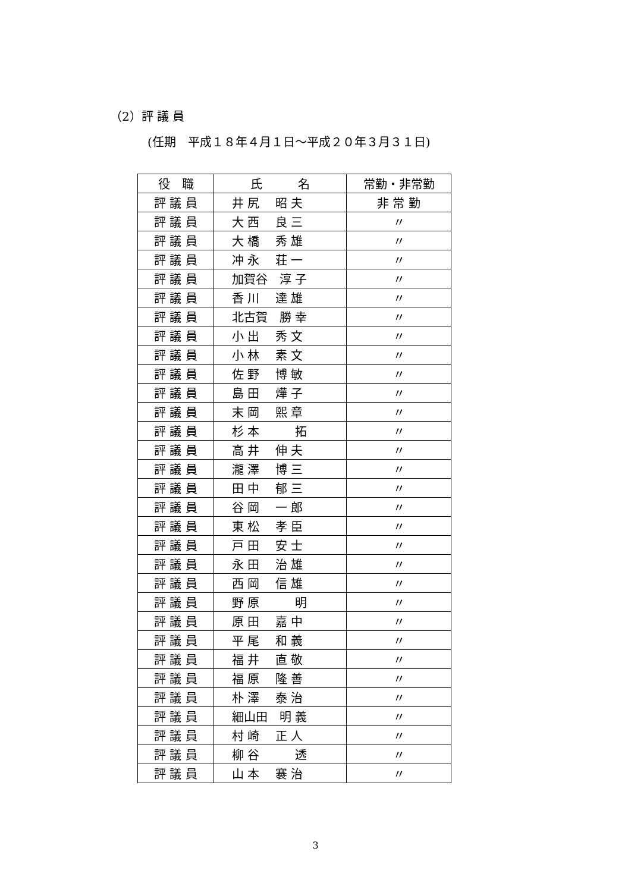（2）評 議 員
(任期　平成１８年４月１日～平成２０年３月３１日)
| 役 職 | 氏 名 | 常勤・非常勤 |
| --- | --- | --- |
| 評 議 員 | 井 尻 昭 夫 | 非 常 勤 |
| 評 議 員 | 大 西 良 三 | 〃 |
| 評 議 員 | 大 橋 秀 雄 | 〃 |
| 評 議 員 | 冲 永 荘 一 | 〃 |
| 評 議 員 | 加賀谷 淳 子 | 〃 |
| 評 議 員 | 香 川 達 雄 | 〃 |
| 評 議 員 | 北古賀 勝 幸 | 〃 |
| 評 議 員 | 小 出 秀 文 | 〃 |
| 評 議 員 | 小 林 素 文 | 〃 |
| 評 議 員 | 佐 野 博 敏 | 〃 |
| 評 議 員 | 島 田 燁 子 | 〃 |
| 評 議 員 | 末 岡 熙 章 | 〃 |
| 評 議 員 | 杉 本 拓 | 〃 |
| 評 議 員 | 高 井 伸 夫 | 〃 |
| 評 議 員 | 瀧 澤 博 三 | 〃 |
| 評 議 員 | 田 中 郁 三 | 〃 |
| 評 議 員 | 谷 岡 一 郎 | 〃 |
| 評 議 員 | 東 松 孝 臣 | 〃 |
| 評 議 員 | 戸 田 安 士 | 〃 |
| 評 議 員 | 永 田 治 雄 | 〃 |
| 評 議 員 | 西 岡 信 雄 | 〃 |
| 評 議 員 | 野 原 明 | 〃 |
| 評 議 員 | 原 田 嘉 中 | 〃 |
| 評 議 員 | 平 尾 和 義 | 〃 |
| 評 議 員 | 福 井 直 敬 | 〃 |
| 評 議 員 | 福 原 隆 善 | 〃 |
| 評 議 員 | 朴 澤 泰 治 | 〃 |
| 評 議 員 | 細山田 明 義 | 〃 |
| 評 議 員 | 村 崎 正 人 | 〃 |
| 評 議 員 | 柳 谷 透 | 〃 |
| 評 議 員 | 山 本 褰 治 | 〃 |
3